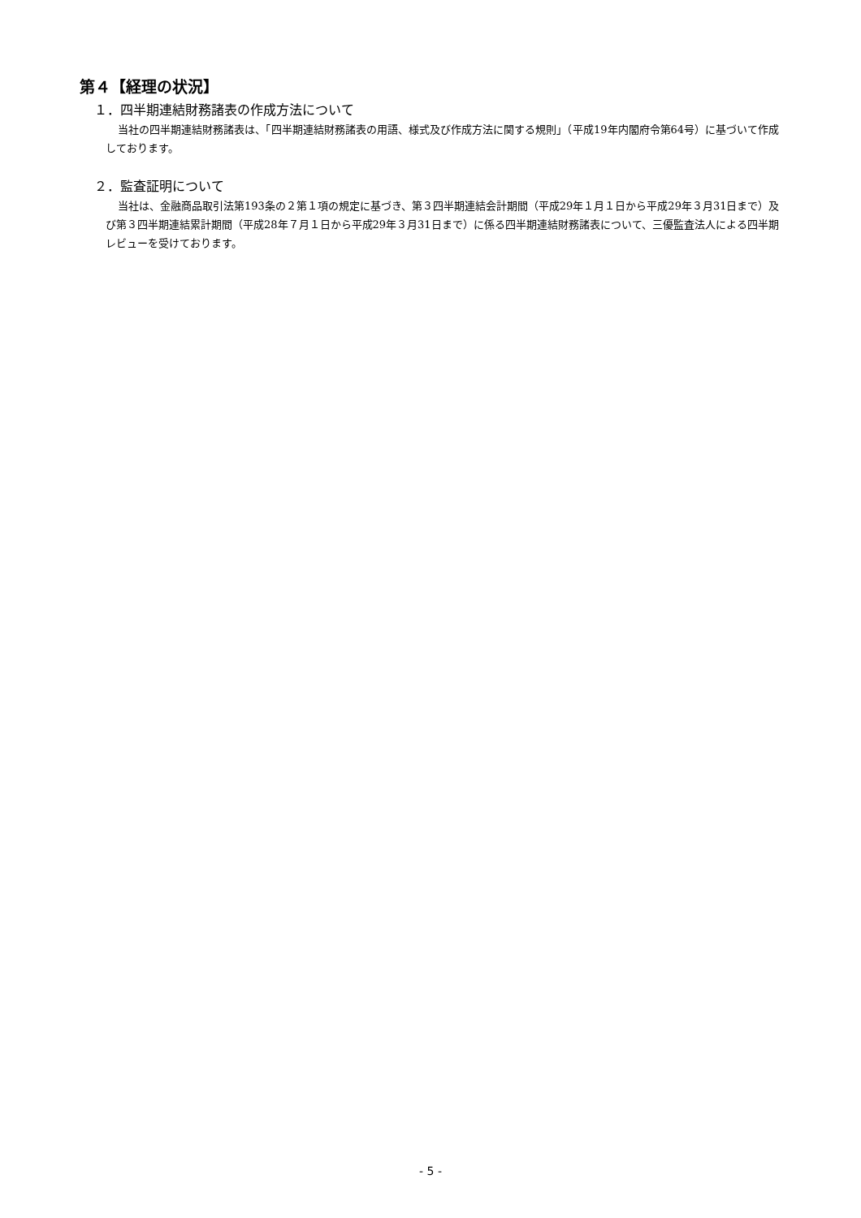第４【経理の状況】
１．四半期連結財務諸表の作成方法について
当社の四半期連結財務諸表は、「四半期連結財務諸表の用語、様式及び作成方法に関する規則」（平成19年内閣府令第64号）に基づいて作成しております。
２．監査証明について
当社は、金融商品取引法第193条の２第１項の規定に基づき、第３四半期連結会計期間（平成29年１月１日から平成29年３月31日まで）及び第３四半期連結累計期間（平成28年７月１日から平成29年３月31日まで）に係る四半期連結財務諸表について、三優監査法人による四半期レビューを受けております。
- 5 -